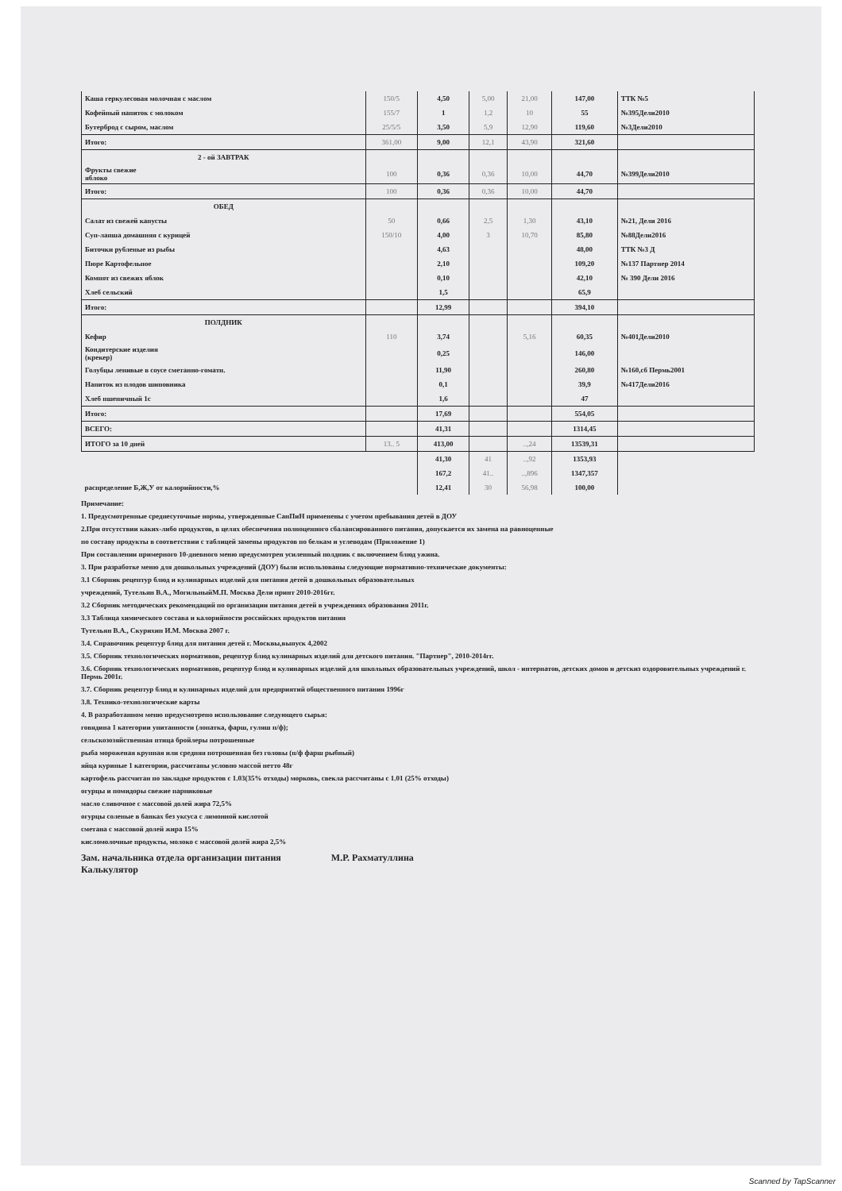| Каша геркулесовая молочная с маслом | 150/5 | 4,50 | 5,00 | 21,00 | 147,00 | ТТК №5 |
| Кофейный напиток с молоком | 155/7 | 1 | 1,2 | 10 | 55 | №395Дели2010 |
| Бутерброд с сыром, маслом | 25/5/5 | 3,50 | 5,9 | 12,90 | 119,60 | №3Дели2010 |
| Итого: | 361,00 | 9,00 | 12,1 | 43,90 | 321,60 | |
| 2 - ой ЗАВТРАК | | | | | | |
| Фрукты свежие яблоко | 100 | 0,36 | 0,36 | 10,00 | 44,70 | №399Дели2010 |
| Итого: | 100 | 0,36 | 0,36 | 10,00 | 44,70 | |
| ОБЕД | | | | | | |
| Салат из свежей капусты | 50 | 0,66 | 2,5 | 1,30 | 43,10 | №21, Дели 2016 |
| Суп-лапша домашняя с курицей | 150/10 | 4,00 | 3 | 10,70 | 85,80 | №88Дели2016 |
| Биточки рубленые из рыбы | | 4,63 | | | 48,00 | ТТК №3 Д |
| Пюре Картофельное | | 2,10 | | | 109,20 | №137 Партнер 2014 |
| Компот из свежих яблок | | 0,10 | | | 42,10 | № 390 Дели 2016 |
| Хлеб сельский | | 1,5 | | | 65,9 | |
| Итого: | | 12,99 | | | 394,10 | |
| ПОЛДНИК | | | | | | |
| Кефир | 110 | 3,74 | | 5,16 | 60,35 | №401Дели2010 |
| Кондитерские изделия (крекер) | | 0,25 | | | 146,00 | |
| Голубцы ленивые в соусе сметанно-гоматн. | | 11,90 | | | 260,80 | №160,сб Пермь2001 |
| Напиток из плодов шиповника | | 0,1 | | | 39,9 | №417Дели2016 |
| Хлеб пшеничный 1с | | 1,6 | | | 47 | |
| Итого: | | 17,69 | | | 554,05 | |
| ВСЕГО: | | 41,31 | | | 1314,45 | |
| ИТОГО за 10 дней | 13.. 5 | 413,00 | | ..,24 | 13539,31 | |
| | | 41,30 | 41 | ..,92 | 1353,93 | |
| | | 167,2 | 41.. | ..,896 | 1347,357 | |
| распределение Б,Ж,У от калорийности,% | | 12,41 | 30 | 56,98 | 100,00 | |
Примечание:
1. Предусмотренные среднесуточные нормы, утвержденные СанПиН применены с учетом пребывания детей в ДОУ
2.При отсутствии каких-либо продуктов, в целях обеспечения полноценного сбалансированного питания, допускается их замена на равноценные
по составу продукты в соответствии с таблицей замены продуктов по белкам и углеводам (Приложение 1)
При составлении примерного 10-дневного меню предусмотрен усиленный полдник с включением блюд ужина.
3. При разработке меню для дошкольных учреждений (ДОУ) были использованы следующие нормативно-технические документы:
3.1 Сборник рецептур блюд и кулинарных изделий для питания детей в дошкольных образовательных
учреждений, Тутельян В.А., МогильныйМ.П. Москва Дели принт 2010-2016гг.
3.2 Сборник методических рекомендаций по организации питания детей в учреждениях образования 2011г.
3.3 Таблица химического состава и калорийности российских продуктов питания
Тутельян В.А., Скурихин И.М. Москва 2007 г.
3.4. Справочник рецептур блюд для питания детей г. Москвы,выпуск 4,2002
3.5. Сборник технологических нормативов, рецептур блюд кулинарных изделий для детского питания. "Партнер", 2010-2014гг.
3.6. Сборник технологических нормативов, рецептур блюд и кулинарных изделий для школьных образовательных учреждений, школ - интернатов, детских домов и детскиз оздоровительных учреждений г. Пермь 2001г.
3.7. Сборник рецептур блюд и кулинарных изделий для предприятий общественного питания 1996г
3.8. Технико-технологические карты
4. В разработанном меню предусмотрено использование следующего сырья:
говядина 1 категории упитанности (лопатка, фарш, гуляш п/ф);
сельскозозяйственная птица бройлеры потрошенные
рыба мороженая крупная или средняя потрошенная без головы (п/ф фарш рыбный)
яйца куриные 1 категории, рассчитаны условно массой нетто 48г
картофель рассчитан по закладке продуктов с 1.03(35% отходы) морковь, свекла рассчитаны с 1.01 (25% отходы)
огурцы и помидоры свежие парниковые
масло сливочное с массовой долей жира 72,5%
огурцы соленые в банках без уксуса с лимонной кислотой
сметана с массовой долей жира 15%
кисломолочные продукты, молоко с массовой долей жира 2,5%
Зам. начальника отдела организации питания М.Р. Рахматуллина
Калькулятор
Scanned by TapScanner